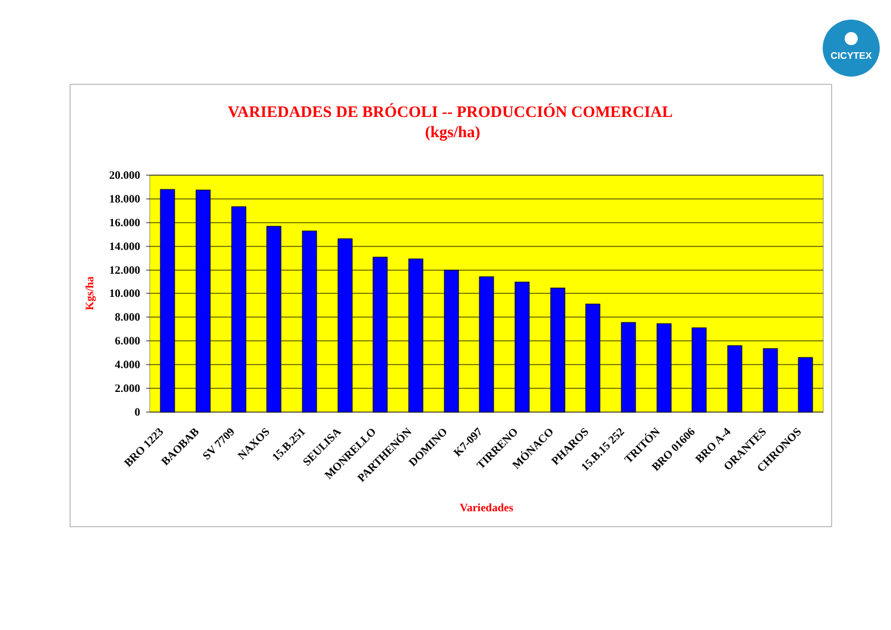CICYTEX
VARIEDADES DE BRÓCOLI -- PRODUCCIÓN COMERCIAL
(kgs/ha)
20.000
18.000
16.000
14.000
12.000
10.000
8.000
6.000
4.000
2.000
0
Kgs/ha
BRO 1223
BAOBAB
SV 7709
NAXOS
15.B.251
SEULISA
MONRELLO
PARTHENÓN
DOMINO
K7-097
TIRRENO
MÓNACO
PHAROS
15.B.15 252
TRITÓN
BRO 01606
BRO A-4
ORANTES
CHRONOS
Variedades